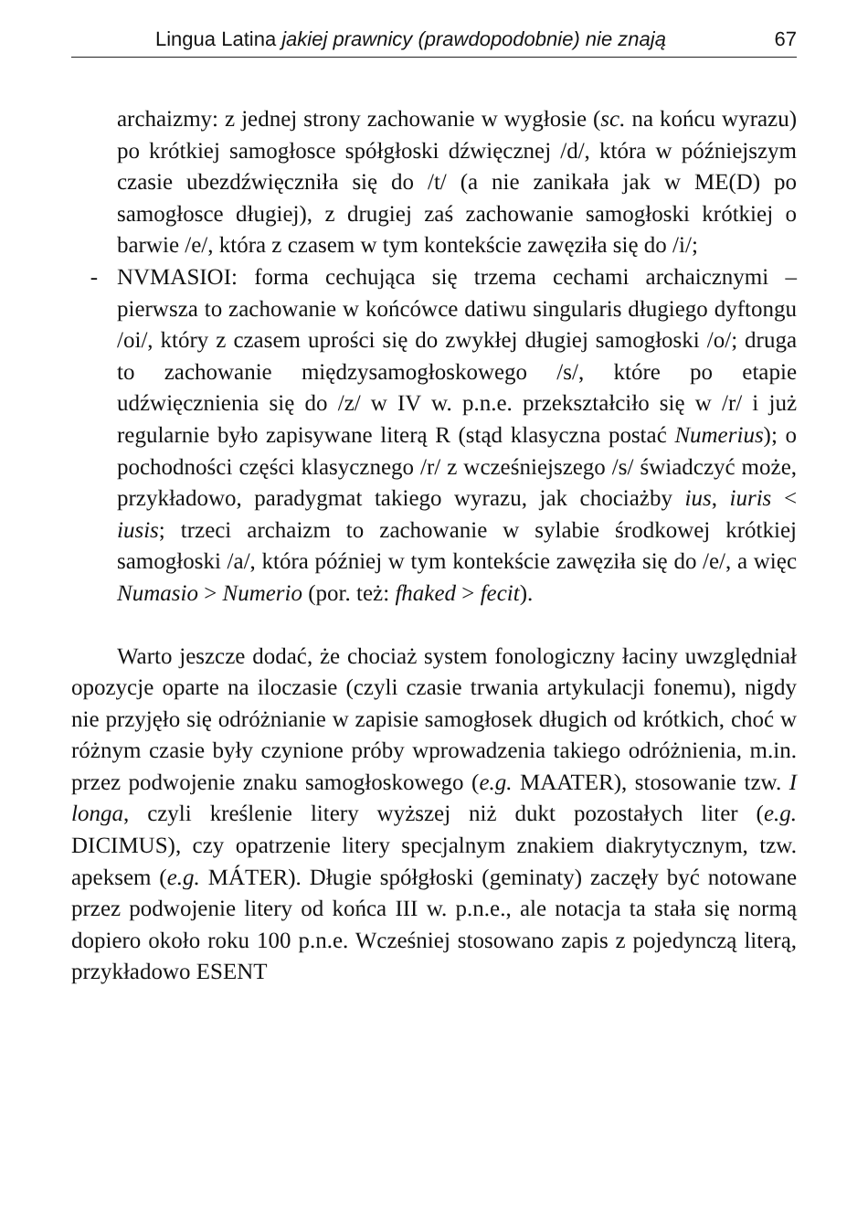Lingua Latina jakiej prawnicy (prawdopodobnie) nie znają 67
archaizmy: z jednej strony zachowanie w wygłosie (sc. na końcu wyrazu) po krótkiej samogłosce spółgłoski dźwięcznej /d/, która w późniejszym czasie ubezdźwięczniła się do /t/ (a nie zanikała jak w ME(D) po samogłosce długiej), z drugiej zaś zachowanie samogłoski krótkiej o barwie /e/, która z czasem w tym kontekście zawęziła się do /i/;
- NVMASIOI: forma cechująca się trzema cechami archaicznymi – pierwsza to zachowanie w końcówce datiwu singularis długiego dyftongu /oi/, który z czasem uprości się do zwykłej długiej samogłoski /o/; druga to zachowanie międzysamogłoskowego /s/, które po etapie udźwięcznienia się do /z/ w IV w. p.n.e. przekształciło się w /r/ i już regularnie było zapisywane literą R (stąd klasyczna postać Numerius); o pochodności części klasycznego /r/ z wcześniejszego /s/ świadczyć może, przykładowo, paradygmat takiego wyrazu, jak chociażby ius, iuris < iusis; trzeci archaizm to zachowanie w sylabie środkowej krótkiej samogłoski /a/, która później w tym kontekście zawęziła się do /e/, a więc Numasio > Numerio (por. też: fhaked > fecit).
Warto jeszcze dodać, że chociaż system fonologiczny łaciny uwzględniał opozycje oparte na iloczasie (czyli czasie trwania artykulacji fonemu), nigdy nie przyjęło się odróżnianie w zapisie samogłosek długich od krótkich, choć w różnym czasie były czynione próby wprowadzenia takiego odróżnienia, m.in. przez podwojenie znaku samogłoskowego (e.g. MAATER), stosowanie tzw. I longa, czyli kreślenie litery wyższej niż dukt pozostałych liter (e.g. DICIMUS), czy opatrzenie litery specjalnym znakiem diakrytycznym, tzw. apeksem (e.g. MÁTER). Długie spółgłoski (geminaty) zaczęły być notowane przez podwojenie litery od końca III w. p.n.e., ale notacja ta stała się normą dopiero około roku 100 p.n.e. Wcześniej stosowano zapis z pojedynczą literą, przykładowo ESENT